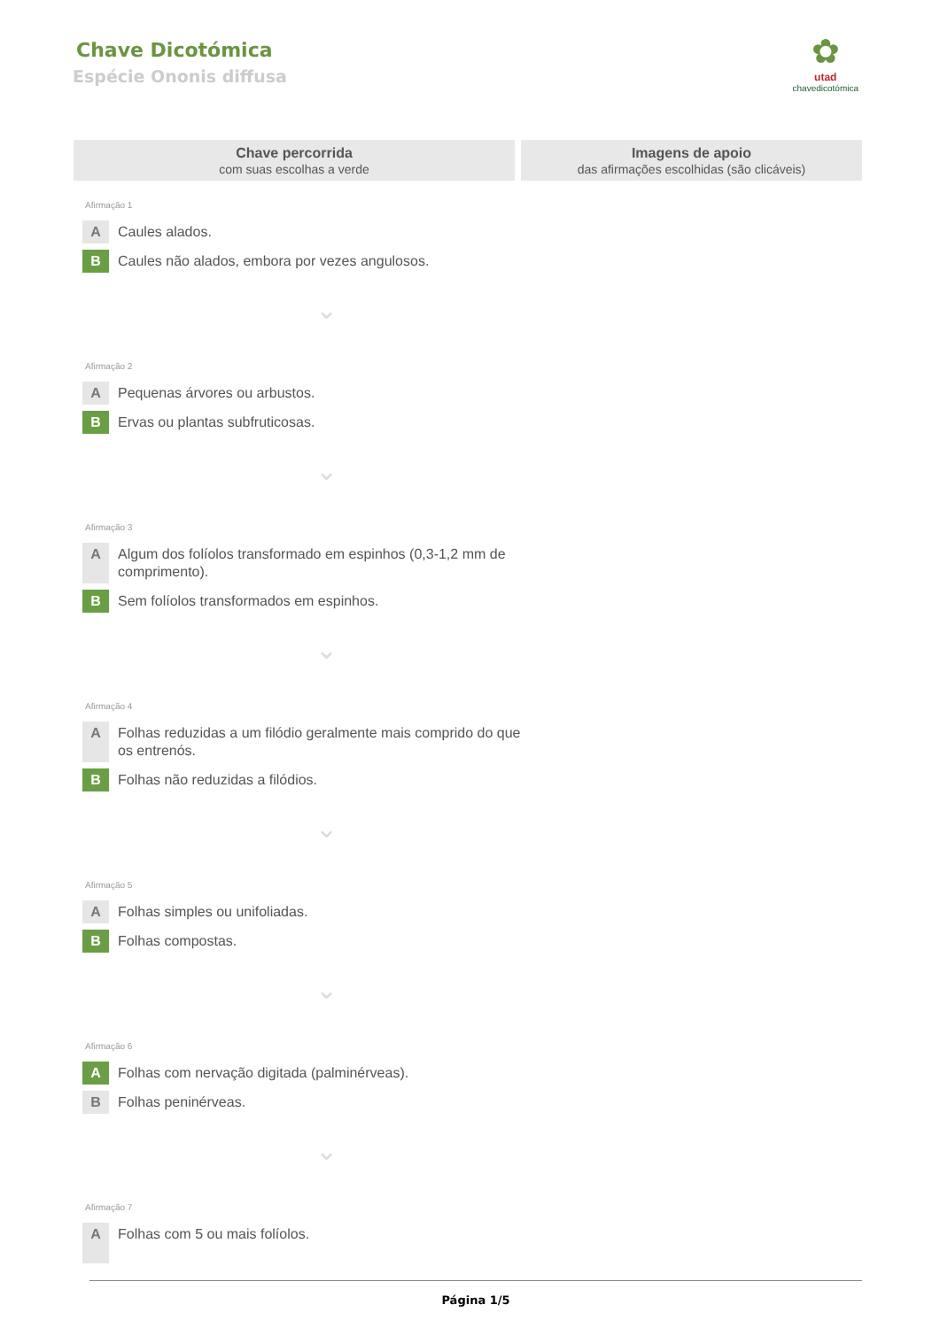Chave Dicotómica
Espécie Ononis diffusa
✿
utad
chavedicotómica
Chave percorrida
com suas escolhas a verde
Imagens de apoio
das afirmações escolhidas (são clicáveis)
Afirmação 1
A
Caules alados.
B
Caules não alados, embora por vezes angulosos.
⌄
Afirmação 2
A
Pequenas árvores ou arbustos.
B
Ervas ou plantas subfruticosas.
⌄
Afirmação 3
A
Algum dos folíolos transformado em espinhos (0,3-1,2 mm de comprimento).
B
Sem folíolos transformados em espinhos.
⌄
Afirmação 4
A
Folhas reduzidas a um filódio geralmente mais comprido do que os entrenós.
B
Folhas não reduzidas a filódios.
⌄
Afirmação 5
A
Folhas simples ou unifoliadas.
B
Folhas compostas.
⌄
Afirmação 6
A
Folhas com nervação digitada (palminérveas).
B
Folhas peninérveas.
⌄
Afirmação 7
A
Folhas com 5 ou mais folíolos.
Página 1/5